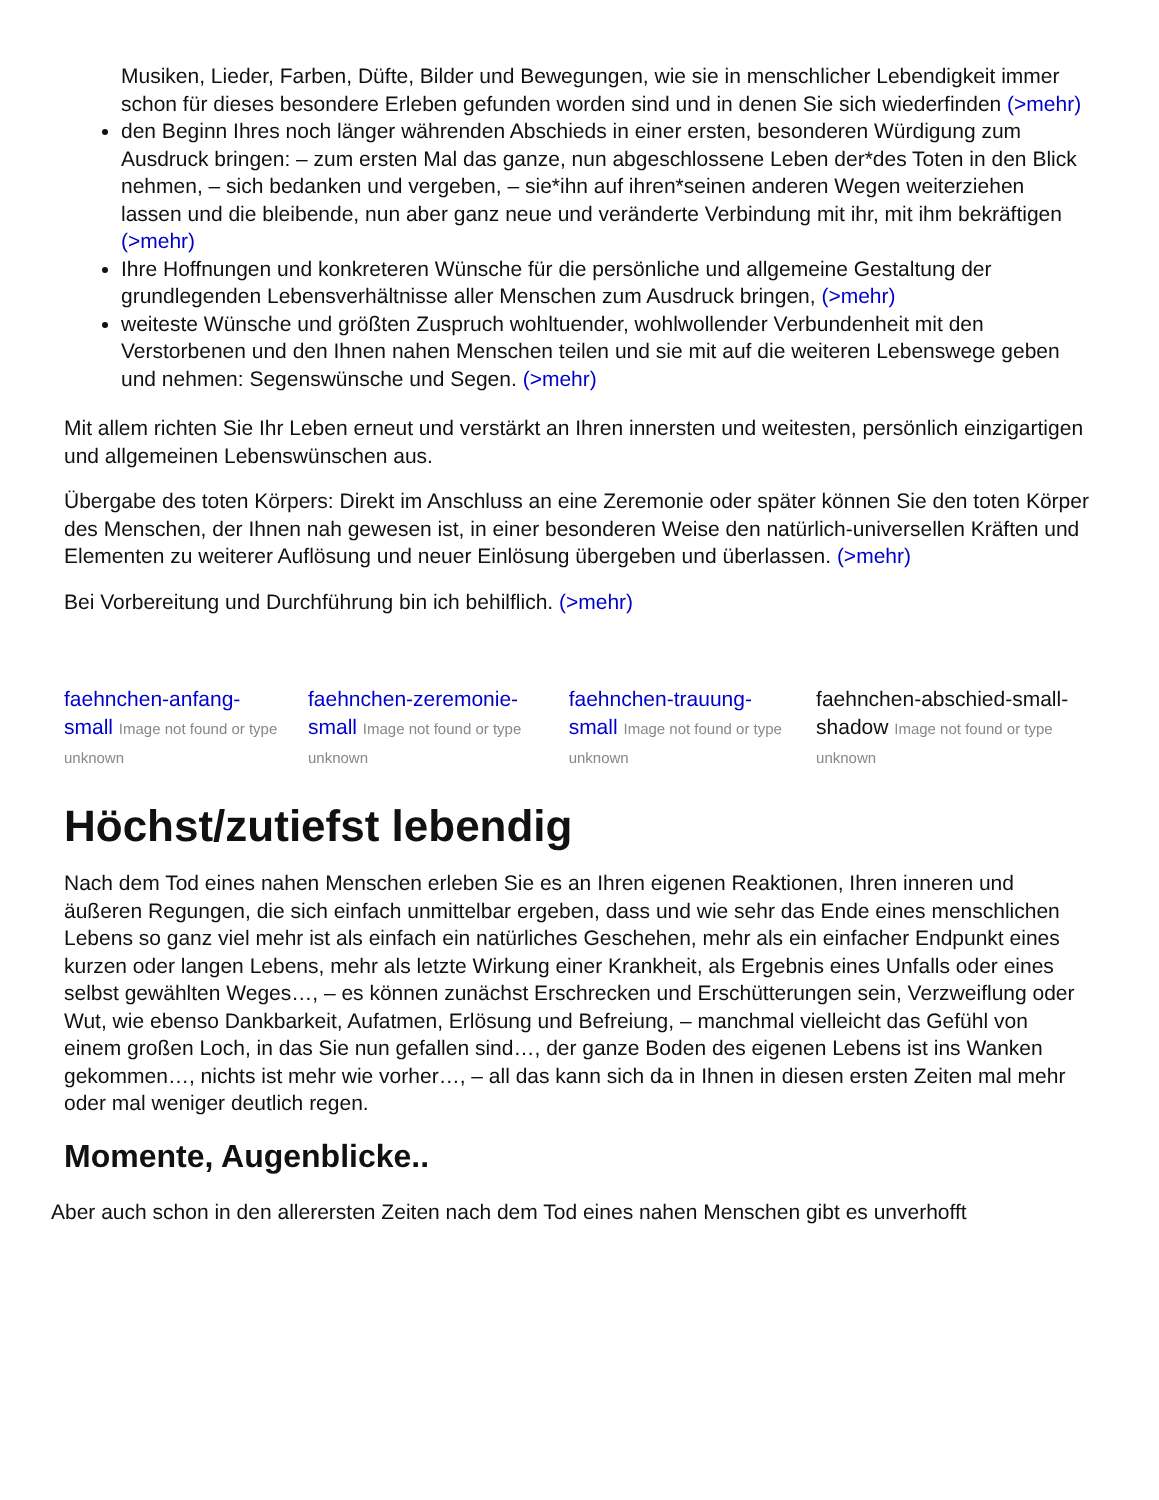Musiken, Lieder, Farben, Düfte, Bilder und Bewegungen, wie sie in menschlicher Lebendigkeit immer schon für dieses besondere Erleben gefunden worden sind und in denen Sie sich wiederfinden (>mehr)
den Beginn Ihres noch länger währenden Abschieds in einer ersten, besonderen Würdigung zum Ausdruck bringen: – zum ersten Mal das ganze, nun abgeschlossene Leben der*des Toten in den Blick nehmen, – sich bedanken und vergeben, – sie*ihn auf ihren*seinen anderen Wegen weiterziehen lassen und die bleibende, nun aber ganz neue und veränderte Verbindung mit ihr, mit ihm bekräftigen (>mehr)
Ihre Hoffnungen und konkreteren Wünsche für die persönliche und allgemeine Gestaltung der grundlegenden Lebensverhältnisse aller Menschen zum Ausdruck bringen, (>mehr)
weiteste Wünsche und größten Zuspruch wohltuender, wohlwollender Verbundenheit mit den Verstorbenen und den Ihnen nahen Menschen teilen und sie mit auf die weiteren Lebenswege geben und nehmen: Segenswünsche und Segen. (>mehr)
Mit allem richten Sie Ihr Leben erneut und verstärkt an Ihren innersten und weitesten, persönlich einzigartigen und allgemeinen Lebenswünschen aus.
Übergabe des toten Körpers: Direkt im Anschluss an eine Zeremonie oder später können Sie den toten Körper des Menschen, der Ihnen nah gewesen ist, in einer besonderen Weise den natürlich-universellen Kräften und Elementen zu weiterer Auflösung und neuer Einlösung übergeben und überlassen. (>mehr)
Bei Vorbereitung und Durchführung bin ich behilflich. (>mehr)
faehnchen-anfang-small Image not found or type unknown
faehnchen-zeremonie-small Image not found or type unknown
faehnchen-trauung-small Image not found or type unknown
faehnchen-abschied-small-shadow Image not found or type unknown
Höchst/zutiefst lebendig
Nach dem Tod eines nahen Menschen erleben Sie es an Ihren eigenen Reaktionen, Ihren inneren und äußeren Regungen, die sich einfach unmittelbar ergeben, dass und wie sehr das Ende eines menschlichen Lebens so ganz viel mehr ist als einfach ein natürliches Geschehen, mehr als ein einfacher Endpunkt eines kurzen oder langen Lebens, mehr als letzte Wirkung einer Krankheit, als Ergebnis eines Unfalls oder eines selbst gewählten Weges…, – es können zunächst Erschrecken und Erschütterungen sein, Verzweiflung oder Wut, wie ebenso Dankbarkeit, Aufatmen, Erlösung und Befreiung, – manchmal vielleicht das Gefühl von einem großen Loch, in das Sie nun gefallen sind…, der ganze Boden des eigenen Lebens ist ins Wanken gekommen…, nichts ist mehr wie vorher…, – all das kann sich da in Ihnen in diesen ersten Zeiten mal mehr oder mal weniger deutlich regen.
Momente, Augenblicke..
Aber auch schon in den allerersten Zeiten nach dem Tod eines nahen Menschen gibt es unverhofft